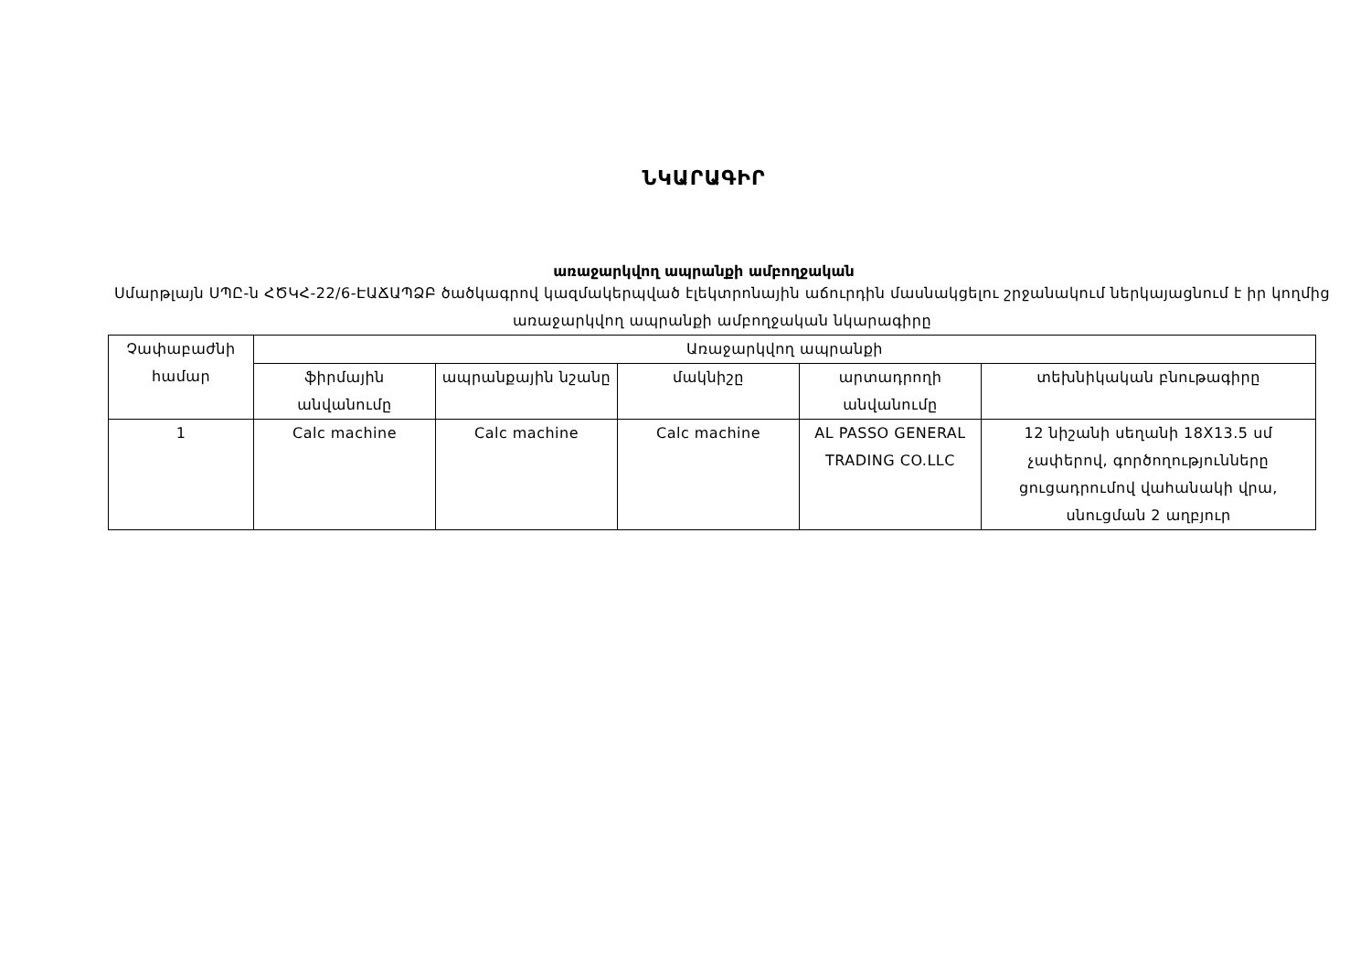ՆԿԱՐԱԳԻՐ
առաջարկվող ապրանքի ամբողջական
Սմարթլայն ՍՊԸ-ն ՀԾԿՀ-22/6-ԷԱՃԱՊՁԲ ծածկագրով կազմակերպված էլեկտրոնային աճուրդին մասնակցելու շրջանակում ներկայացնում է իր կողմից առաջարկվող ապրանքի ամբողջական նկարագիրը
| Չափաբաժնի համար | Առաջարկվող ապրանքի | | | | |
| --- | --- | --- | --- | --- | --- |
| | ֆիրմային անվանումը | ապրանքային նշանը | մակնիշը | արտադրողի անվանումը | տեխնիկական բնութագիրը |
| 1 | Calc machine | Calc machine | Calc machine | AL PASSO GENERAL TRADING CO.LLC | 12 նիշանի սեղանի 18X13.5 սմ չափերով, գործողությունները ցուցադրումով վահանակի վրա, սնուցման 2 աղբյուր |